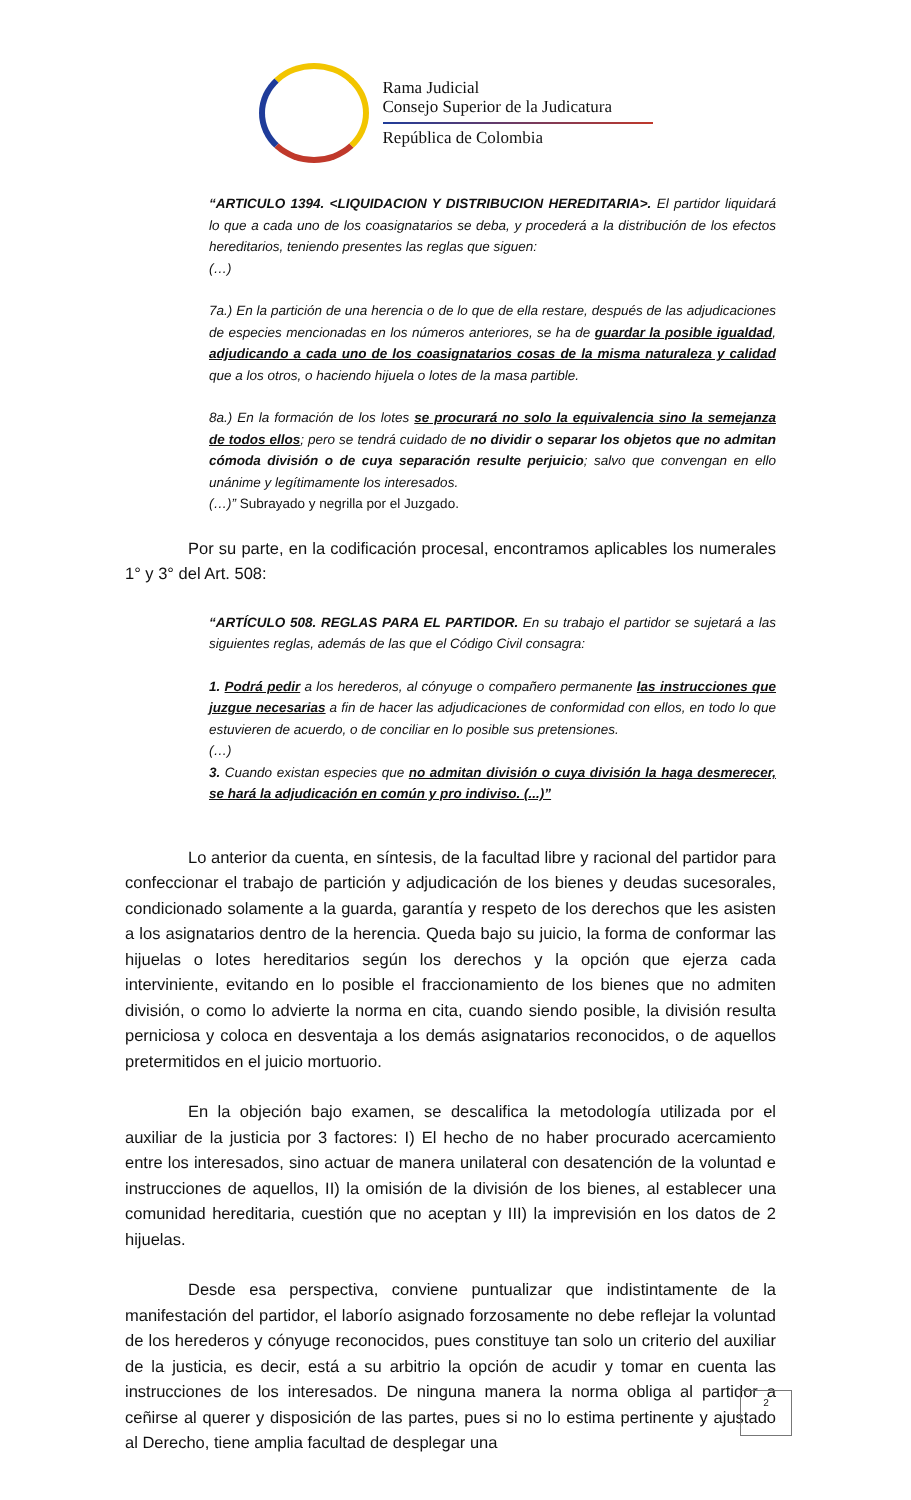Rama Judicial
Consejo Superior de la Judicatura
República de Colombia
“ARTICULO 1394. <LIQUIDACION Y DISTRIBUCION HEREDITARIA>. El partidor liquidará lo que a cada uno de los coasignatarios se deba, y procederá a la distribución de los efectos hereditarios, teniendo presentes las reglas que siguen:
(…)
7a.) En la partición de una herencia o de lo que de ella restare, después de las adjudicaciones de especies mencionadas en los números anteriores, se ha de guardar la posible igualdad, adjudicando a cada uno de los coasignatarios cosas de la misma naturaleza y calidad que a los otros, o haciendo hijuela o lotes de la masa partible.
8a.) En la formación de los lotes se procurará no solo la equivalencia sino la semejanza de todos ellos; pero se tendrá cuidado de no dividir o separar los objetos que no admitan cómoda división o de cuya separación resulte perjuicio; salvo que convengan en ello unánime y legítimamente los interesados.
(…)” Subrayado y negrilla por el Juzgado.
Por su parte, en la codificación procesal, encontramos aplicables los numerales 1° y 3° del Art. 508:
“ARTÍCULO 508. REGLAS PARA EL PARTIDOR. En su trabajo el partidor se sujetará a las siguientes reglas, además de las que el Código Civil consagra:
1. Podrá pedir a los herederos, al cónyuge o compañero permanente las instrucciones que juzgue necesarias a fin de hacer las adjudicaciones de conformidad con ellos, en todo lo que estuvieren de acuerdo, o de conciliar en lo posible sus pretensiones.
(…)
3. Cuando existan especies que no admitan división o cuya división la haga desmerecer, se hará la adjudicación en común y pro indiviso. (...)”
Lo anterior da cuenta, en síntesis, de la facultad libre y racional del partidor para confeccionar el trabajo de partición y adjudicación de los bienes y deudas sucesorales, condicionado solamente a la guarda, garantía y respeto de los derechos que les asisten a los asignatarios dentro de la herencia. Queda bajo su juicio, la forma de conformar las hijuelas o lotes hereditarios según los derechos y la opción que ejerza cada interviniente, evitando en lo posible el fraccionamiento de los bienes que no admiten división, o como lo advierte la norma en cita, cuando siendo posible, la división resulta perniciosa y coloca en desventaja a los demás asignatarios reconocidos, o de aquellos pretermitidos en el juicio mortuorio.
En la objeción bajo examen, se descalifica la metodología utilizada por el auxiliar de la justicia por 3 factores: I) El hecho de no haber procurado acercamiento entre los interesados, sino actuar de manera unilateral con desatención de la voluntad e instrucciones de aquellos, II) la omisión de la división de los bienes, al establecer una comunidad hereditaria, cuestión que no aceptan y III) la imprevisión en los datos de 2 hijuelas.
Desde esa perspectiva, conviene puntualizar que indistintamente de la manifestación del partidor, el laborío asignado forzosamente no debe reflejar la voluntad de los herederos y cónyuge reconocidos, pues constituye tan solo un criterio del auxiliar de la justicia, es decir, está a su arbitrio la opción de acudir y tomar en cuenta las instrucciones de los interesados. De ninguna manera la norma obliga al partidor a ceñirse al querer y disposición de las partes, pues si no lo estima pertinente y ajustado al Derecho, tiene amplia facultad de desplegar una
2